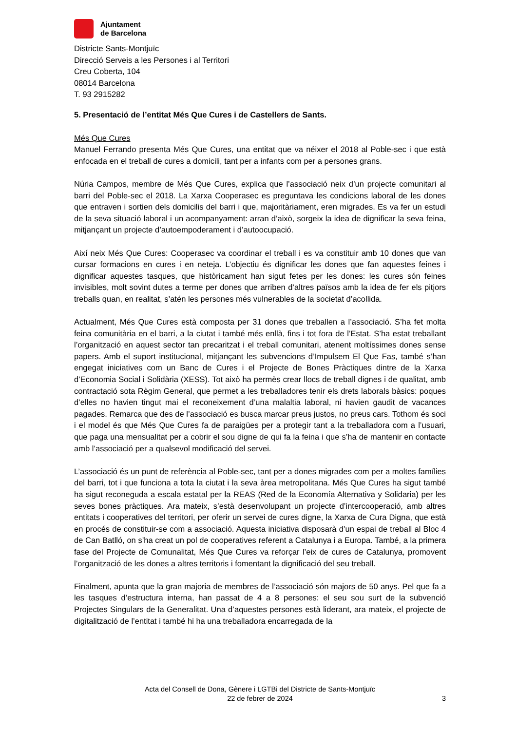Ajuntament
de Barcelona
Districte Sants-Montjuïc
Direcció Serveis a les Persones i al Territori
Creu Coberta, 104
08014 Barcelona
T. 93 2915282
5. Presentació de l’entitat Més Que Cures i de Castellers de Sants.
Més Que Cures
Manuel Ferrando presenta Més Que Cures, una entitat que va néixer el 2018 al Poble-sec i que està enfocada en el treball de cures a domicili, tant per a infants com per a persones grans.
Núria Campos, membre de Més Que Cures, explica que l’associació neix d’un projecte comunitari al barri del Poble-sec el 2018. La Xarxa Cooperasec es preguntava les condicions laboral de les dones que entraven i sortien dels domicilis del barri i que, majoritàriament, eren migrades. Es va fer un estudi de la seva situació laboral i un acompanyament: arran d’això, sorgeix la idea de dignificar la seva feina, mitjançant un projecte d’autoempoderament i d’autoocupació.
Així neix Més Que Cures: Cooperasec va coordinar el treball i es va constituir amb 10 dones que van cursar formacions en cures i en neteja. L’objectiu és dignificar les dones que fan aquestes feines i dignificar aquestes tasques, que històricament han sigut fetes per les dones: les cures són feines invisibles, molt sovint dutes a terme per dones que arriben d’altres països amb la idea de fer els pitjors treballs quan, en realitat, s’atén les persones més vulnerables de la societat d’acollida.
Actualment, Més Que Cures està composta per 31 dones que treballen a l’associació. S’ha fet molta feina comunitària en el barri, a la ciutat i també més enllà, fins i tot fora de l’Estat. S’ha estat treballant l’organització en aquest sector tan precaritzat i el treball comunitari, atenent moltíssimes dones sense papers. Amb el suport institucional, mitjançant les subvencions d’Impulsem El Que Fas, també s’han engegat iniciatives com un Banc de Cures i el Projecte de Bones Pràctiques dintre de la Xarxa d’Economia Social i Solidària (XESS). Tot això ha permès crear llocs de treball dignes i de qualitat, amb contractació sota Règim General, que permet a les treballadores tenir els drets laborals bàsics: poques d’elles no havien tingut mai el reconeixement d’una malaltia laboral, ni havien gaudit de vacances pagades. Remarca que des de l’associació es busca marcar preus justos, no preus cars. Tothom és soci i el model és que Més Que Cures fa de paraigües per a protegir tant a la treballadora com a l’usuari, que paga una mensualitat per a cobrir el sou digne de qui fa la feina i que s’ha de mantenir en contacte amb l’associació per a qualsevol modificació del servei.
L’associació és un punt de referència al Poble-sec, tant per a dones migrades com per a moltes famílies del barri, tot i que funciona a tota la ciutat i la seva àrea metropolitana. Més Que Cures ha sigut també ha sigut reconeguda a escala estatal per la REAS (Red de la Economía Alternativa y Solidaria) per les seves bones pràctiques. Ara mateix, s’està desenvolupant un projecte d’intercooperació, amb altres entitats i cooperatives del territori, per oferir un servei de cures digne, la Xarxa de Cura Digna, que està en procés de constituir-se com a associació. Aquesta iniciativa disposarà d’un espai de treball al Bloc 4 de Can Batlló, on s’ha creat un pol de cooperatives referent a Catalunya i a Europa. També, a la primera fase del Projecte de Comunalitat, Més Que Cures va reforçar l’eix de cures de Catalunya, promovent l’organització de les dones a altres territoris i fomentant la dignificació del seu treball.
Finalment, apunta que la gran majoria de membres de l’associació són majors de 50 anys. Pel que fa a les tasques d’estructura interna, han passat de 4 a 8 persones: el seu sou surt de la subvenció Projectes Singulars de la Generalitat. Una d’aquestes persones està liderant, ara mateix, el projecte de digitalització de l’entitat i també hi ha una treballadora encarregada de la
Acta del Consell de Dona, Gènere i LGTBi del Districte de Sants-Montjuïc
22 de febrer de 2024
3